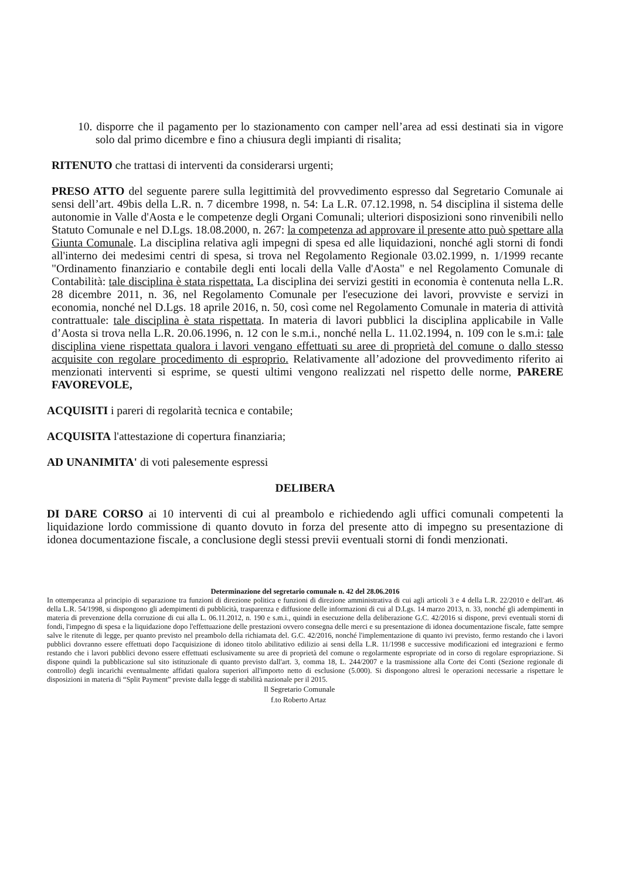10. disporre che il pagamento per lo stazionamento con camper nell’area ad essi destinati sia in vigore solo dal primo dicembre e fino a chiusura degli impianti di risalita;
RITENUTO che trattasi di interventi da considerarsi urgenti;
PRESO ATTO del seguente parere sulla legittimità del provvedimento espresso dal Segretario Comunale ai sensi dell’art. 49bis della L.R. n. 7 dicembre 1998, n. 54: La L.R. 07.12.1998, n. 54 disciplina il sistema delle autonomie in Valle d'Aosta e le competenze degli Organi Comunali; ulteriori disposizioni sono rinvenibili nello Statuto Comunale e nel D.Lgs. 18.08.2000, n. 267: la competenza ad approvare il presente atto può spettare alla Giunta Comunale. La disciplina relativa agli impegni di spesa ed alle liquidazioni, nonché agli storni di fondi all'interno dei medesimi centri di spesa, si trova nel Regolamento Regionale 03.02.1999, n. 1/1999 recante "Ordinamento finanziario e contabile degli enti locali della Valle d'Aosta" e nel Regolamento Comunale di Contabilità: tale disciplina è stata rispettata. La disciplina dei servizi gestiti in economia è contenuta nella L.R. 28 dicembre 2011, n. 36, nel Regolamento Comunale per l'esecuzione dei lavori, provviste e servizi in economia, nonché nel D.Lgs. 18 aprile 2016, n. 50, così come nel Regolamento Comunale in materia di attività contrattuale: tale disciplina è stata rispettata. In materia di lavori pubblici la disciplina applicabile in Valle d’Aosta si trova nella L.R. 20.06.1996, n. 12 con le s.m.i., nonché nella L. 11.02.1994, n. 109 con le s.m.i: tale disciplina viene rispettata qualora i lavori vengano effettuati su aree di proprietà del comune o dallo stesso acquisite con regolare procedimento di esproprio. Relativamente all’adozione del provvedimento riferito ai menzionati interventi si esprime, se questi ultimi vengono realizzati nel rispetto delle norme, PARERE FAVOREVOLE,
ACQUISITI i pareri di regolarità tecnica e contabile;
ACQUISITA l'attestazione di copertura finanziaria;
AD UNANIMITA' di voti palesemente espressi
DELIBERA
DI DARE CORSO ai 10 interventi di cui al preambolo e richiedendo agli uffici comunali competenti la liquidazione lordo commissione di quanto dovuto in forza del presente atto di impegno su presentazione di idonea documentazione fiscale, a conclusione degli stessi previi eventuali storni di fondi menzionati.
Determinazione del segretario comunale n. 42 del 28.06.2016
In ottemperanza al principio di separazione tra funzioni di direzione politica e funzioni di direzione amministrativa di cui agli articoli 3 e 4 della L.R. 22/2010 e dell'art. 46 della L.R. 54/1998, si dispongono gli adempimenti di pubblicità, trasparenza e diffusione delle informazioni di cui al D.Lgs. 14 marzo 2013, n. 33, nonché gli adempimenti in materia di prevenzione della corruzione di cui alla L. 06.11.2012, n. 190 e s.m.i., quindi in esecuzione della deliberazione G.C. 42/2016 si dispone, previ eventuali storni di fondi, l'impegno di spesa e la liquidazione dopo l'effettuazione delle prestazioni ovvero consegna delle merci e su presentazione di idonea documentazione fiscale, fatte sempre salve le ritenute di legge, per quanto previsto nel preambolo della richiamata del. G.C. 42/2016, nonché l'implementazione di quanto ivi previsto, fermo restando che i lavori pubblici dovranno essere effettuati dopo l'acquisizione di idoneo titolo abilitativo edilizio ai sensi della L.R. 11/1998 e successive modificazioni ed integrazioni e fermo restando che i lavori pubblici devono essere effettuati esclusivamente su aree di proprietà del comune o regolarmente espropriate od in corso di regolare espropriazione. Si dispone quindi la pubblicazione sul sito istituzionale di quanto previsto dall'art. 3, comma 18, L. 244/2007 e la trasmissione alla Corte dei Conti (Sezione regionale di controllo) degli incarichi eventualmente affidati qualora superiori all'importo netto di esclusione (5.000). Si dispongono altresì le operazioni necessarie a rispettare le disposizioni in materia di “Split Payment” previste dalla legge di stabilità nazionale per il 2015.
Il Segretario Comunale
f.to Roberto Artaz